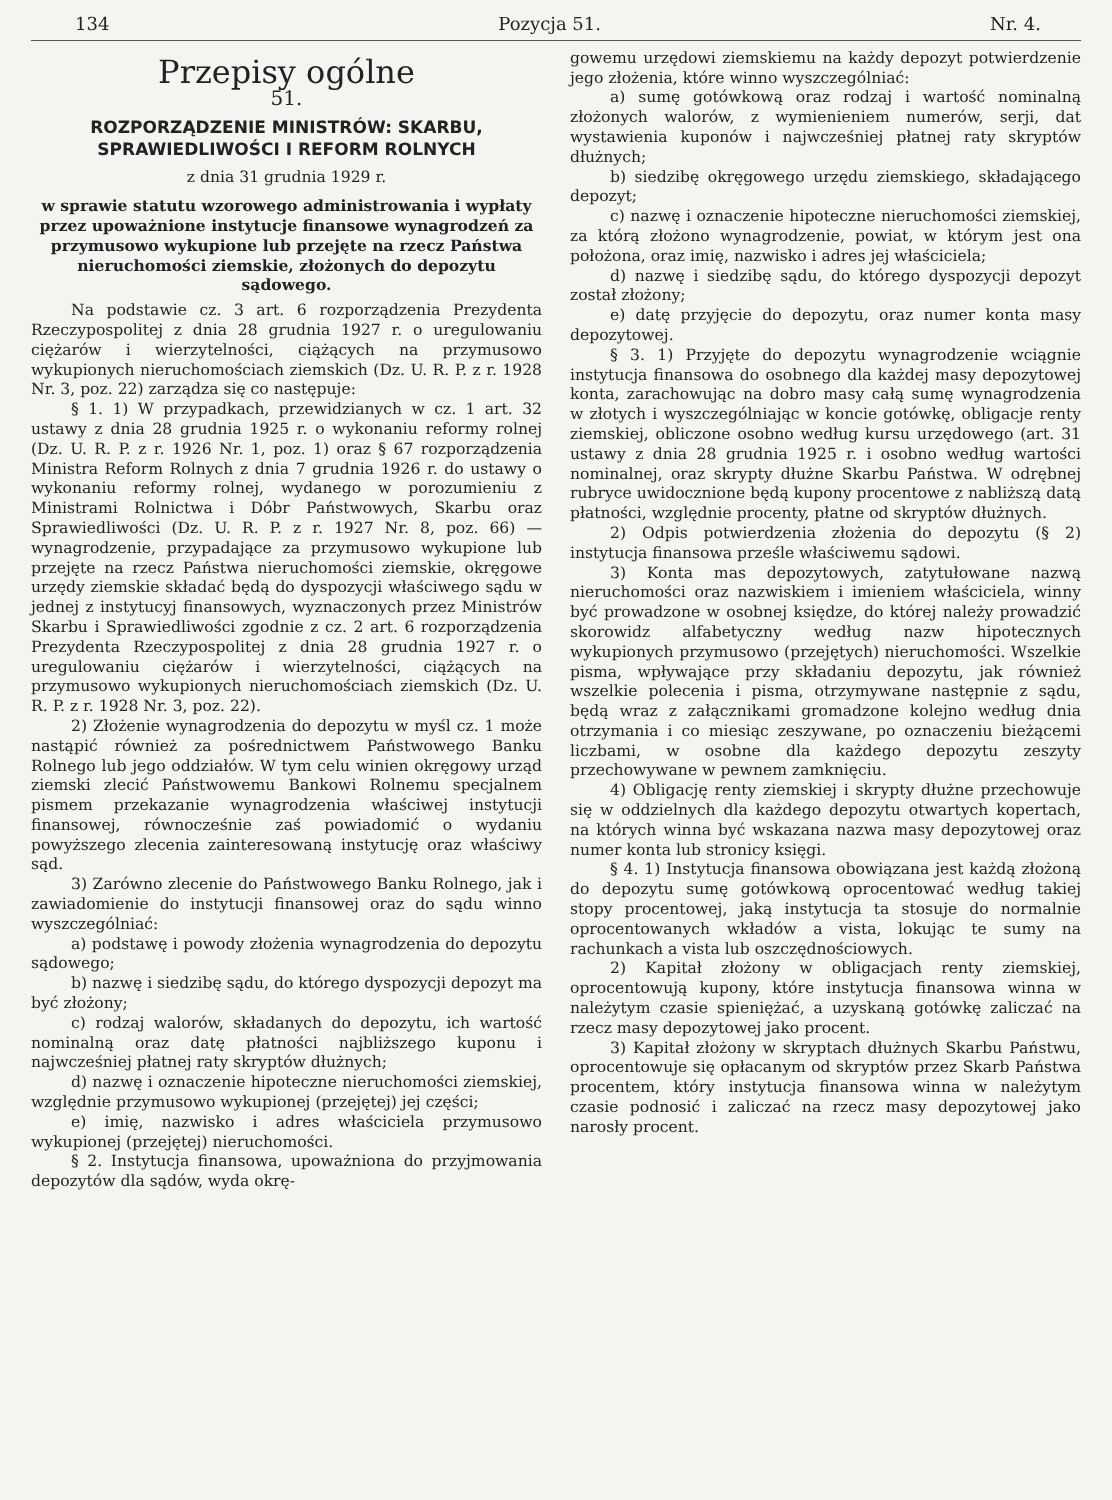134 Pozycja 51. Nr. 4.
Przepisy ogólne
51.
ROZPORZĄDZENIE MINISTRÓW: SKARBU, SPRAWIEDLIWOŚCI I REFORM ROLNYCH
z dnia 31 grudnia 1929 r.
w sprawie statutu wzorowego administrowania i wypłaty przez upoważnione instytucje finansowe wynagrodzeń za przymusowo wykupione lub przejęte na rzecz Państwa nieruchomości ziemskie, złożonych do depozytu sądowego.
Na podstawie cz. 3 art. 6 rozporządzenia Prezydenta Rzeczypospolitej z dnia 28 grudnia 1927 r. o uregulowaniu ciężarów i wierzytelności, ciążących na przymusowo wykupionych nieruchomościach ziemskich (Dz. U. R. P. z r. 1928 Nr. 3, poz. 22) zarządza się co następuje:
§ 1. 1) W przypadkach, przewidzianych w cz. 1 art. 32 ustawy z dnia 28 grudnia 1925 r. o wykonaniu reformy rolnej (Dz. U. R. P. z r. 1926 Nr. 1, poz. 1) oraz § 67 rozporządzenia Ministra Reform Rolnych z dnia 7 grudnia 1926 r. do ustawy o wykonaniu reformy rolnej, wydanego w porozumieniu z Ministrami Rolnictwa i Dóbr Państwowych, Skarbu oraz Sprawiedliwości (Dz. U. R. P. z r. 1927 Nr. 8, poz. 66) — wynagrodzenie, przypadające za przymusowo wykupione lub przejęte na rzecz Państwa nieruchomości ziemskie, okręgowe urzędy ziemskie składać będą do dyspozycji właściwego sądu w jednej z instytucyj finansowych, wyznaczonych przez Ministrów Skarbu i Sprawiedliwości zgodnie z cz. 2 art. 6 rozporządzenia Prezydenta Rzeczypospolitej z dnia 28 grudnia 1927 r. o uregulowaniu ciężarów i wierzytelności, ciążących na przymusowo wykupionych nieruchomościach ziemskich (Dz. U. R. P. z r. 1928 Nr. 3, poz. 22).
2) Złożenie wynagrodzenia do depozytu w myśl cz. 1 może nastąpić również za pośrednictwem Państwowego Banku Rolnego lub jego oddziałów. W tym celu winien okręgowy urząd ziemski zlecić Państwowemu Bankowi Rolnemu specjalnem pismem przekazanie wynagrodzenia właściwej instytucji finansowej, równocześnie zaś powiadomić o wydaniu powyższego zlecenia zainteresowaną instytucję oraz właściwy sąd.
3) Zarówno zlecenie do Państwowego Banku Rolnego, jak i zawiadomienie do instytucji finansowej oraz do sądu winno wyszczególniać:
a) podstawę i powody złożenia wynagrodzenia do depozytu sądowego;
b) nazwę i siedzibę sądu, do którego dyspozycji depozyt ma być złożony;
c) rodzaj walorów, składanych do depozytu, ich wartość nominalną oraz datę płatności najbliższego kuponu i najwcześniej płatnej raty skryptów dłużnych;
d) nazwę i oznaczenie hipoteczne nieruchomości ziemskiej, względnie przymusowo wykupionej (przejętej) jej części;
e) imię, nazwisko i adres właściciela przymusowo wykupionej (przejętej) nieruchomości.
§ 2. Instytucja finansowa, upoważniona do przyjmowania depozytów dla sądów, wyda okrę-
gowemu urzędowi ziemskiemu na każdy depozyt potwierdzenie jego złożenia, które winno wyszczególniać:
a) sumę gotówkową oraz rodzaj i wartość nominalną złożonych walorów, z wymienieniem numerów, serji, dat wystawienia kuponów i najwcześniej płatnej raty skryptów dłużnych;
b) siedzibę okręgowego urzędu ziemskiego, składającego depozyt;
c) nazwę i oznaczenie hipoteczne nieruchomości ziemskiej, za którą złożono wynagrodzenie, powiat, w którym jest ona położona, oraz imię, nazwisko i adres jej właściciela;
d) nazwę i siedzibę sądu, do którego dyspozycji depozyt został złożony;
e) datę przyjęcie do depozytu, oraz numer konta masy depozytowej.
§ 3. 1) Przyjęte do depozytu wynagrodzenie wciągnie instytucja finansowa do osobnego dla każdej masy depozytowej konta, zarachowując na dobro masy całą sumę wynagrodzenia w złotych i wyszczególniając w koncie gotówkę, obligacje renty ziemskiej, obliczone osobno według kursu urzędowego (art. 31 ustawy z dnia 28 grudnia 1925 r. i osobno według wartości nominalnej, oraz skrypty dłużne Skarbu Państwa. W odrębnej rubryce uwidocznione będą kupony procentowe z nabliższą datą płatności, względnie procenty, płatne od skryptów dłużnych.
2) Odpis potwierdzenia złożenia do depozytu (§ 2) instytucja finansowa prześle właściwemu sądowi.
3) Konta mas depozytowych, zatytułowane nazwą nieruchomości oraz nazwiskiem i imieniem właściciela, winny być prowadzone w osobnej księdze, do której należy prowadzić skorowidz alfabetyczny według nazw hipotecznych wykupionych przymusowo (przejętych) nieruchomości. Wszelkie pisma, wpływające przy składaniu depozytu, jak również wszelkie polecenia i pisma, otrzymywane następnie z sądu, będą wraz z załącznikami gromadzone kolejno według dnia otrzymania i co miesiąc zeszywane, po oznaczeniu bieżącemi liczbami, w osobne dla każdego depozytu zeszyty przechowywane w pewnem zamknięciu.
4) Obligację renty ziemskiej i skrypty dłużne przechowuje się w oddzielnych dla każdego depozytu otwartych kopertach, na których winna być wskazana nazwa masy depozytowej oraz numer konta lub stronicy księgi.
§ 4. 1) Instytucja finansowa obowiązana jest każdą złożoną do depozytu sumę gotówkową oprocentować według takiej stopy procentowej, jaką instytucja ta stosuje do normalnie oprocentowanych wkładów a vista, lokując te sumy na rachunkach a vista lub oszczędnościowych.
2) Kapitał złożony w obligacjach renty ziemskiej, oprocentowują kupony, które instytucja finansowa winna w należytym czasie spieniężać, a uzyskaną gotówkę zaliczać na rzecz masy depozytowej jako procent.
3) Kapitał złożony w skryptach dłużnych Skarbu Państwu, oprocentowuje się opłacanym od skryptów przez Skarb Państwa procentem, który instytucja finansowa winna w należytym czasie podnosić i zaliczać na rzecz masy depozytowej jako narosły procent.